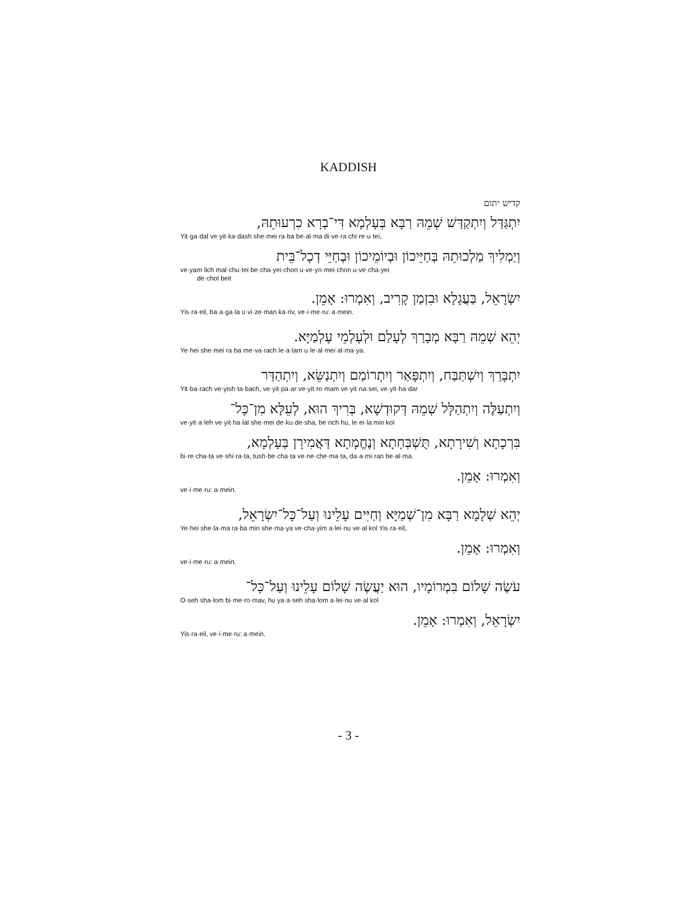KADDISH
קדיש יתום
יִתְגַּדַּל וְיִתְקַדַּשׁ שְׁמֵהּ רַבָּא בְּעָלְמָא דִּי־בְרָא כִרְעוּתֵהּ,
Yit·ga·dal ve·yit·ka·dash she·mei ra·ba be·al·ma di·ve·ra chi·re·u·tei,
וְיַמְלִיךְ מַלְכוּתֵהּ בְּחַיֵּיכוֹן וּבְיוֹמֵיכוֹן וּבְחַיֵּי דְכָל־בֵּית
ve·yam·lich mal·chu·tei be·cha·yei·chon u·ve·yo·mei·chon u·ve·cha·yei
de·chol beit
יִשְׂרָאֵל, בַּעֲגָלָא וּבִזְמַן קָרִיב, וְאִמְרוּ: אָמֵן.
Yis·ra·eil, ba·a·ga·la u·vi·ze·man ka·riv, ve·i·me·ru: a·mein.
יְהֵא שְׁמֵהּ רַבָּא מְבָרַךְ לְעָלַם וּלְעָלְמֵי עָלְמַיָּא.
Ye·hei she·mei ra·ba me·va·rach le·a·lam u·le·al·mei al·ma·ya.
יִתְבָּרַךְ וְיִשְׁתַּבַּח, וְיִתְפָּאַר וְיִתְרוֹמַם וְיִתְנַשֵּׂא, וְיִתְהַדַּר
Yit·ba·rach ve·yish·ta·bach, ve·yit·pa·ar ve·yit·ro·mam ve·yit·na·sei, ve·yit·ha·dar
וְיִתְעַלֶּה וְיִתְהַלָּל שְׁמֵהּ דְּקוּדְשָׁא, בְּרִיךְ הוּא, לְעֵלָּא מִן־כָּל־
ve·yit·a·leh ve·yit·ha·lal she·mei de·ku·de·sha, be·rich hu, le·ei·la min kol
בִּרְכָתָא וְשִׁירָתָא, תֻּשְׁבְּחָתָא וְנֶחֱמָתָא דַּאֲמִירָן בְּעָלְמָא,
bi·re·cha·ta ve·shi·ra·ta, tush·be·cha·ta ve·ne·che·ma·ta, da·a·mi·ran be·al·ma.
וְאִמְרוּ: אָמֵן.
ve·i·me·ru: a·mein.
יְהֵא שְׁלָמָא רַבָּא מִן־שְׁמַיָּא וְחַיִּים עָלֵינוּ וְעַל־כָּל־יִשְׂרָאֵל,
Ye·hei she·la·ma ra·ba min she·ma·ya ve·cha·yim a·lei·nu ve·al kol Yis·ra·eil,
וְאִמְרוּ: אָמֵן.
ve·i·me·ru: a·mein.
עֹשֶׂה שָׁלוֹם בִּמְרוֹמָיו, הוּא יַעֲשֶׂה שָׁלוֹם עָלֵינוּ וְעַל־כָּל־
O·seh sha·lom bi·me·ro·mav, hu ya·a·seh sha·lom a·lei·nu ve·al kol
יִשְׂרָאֵל, וְאִמְרוּ: אָמֵן.
Yis·ra·eil, ve·i·me·ru: a·mein.
- 3 -